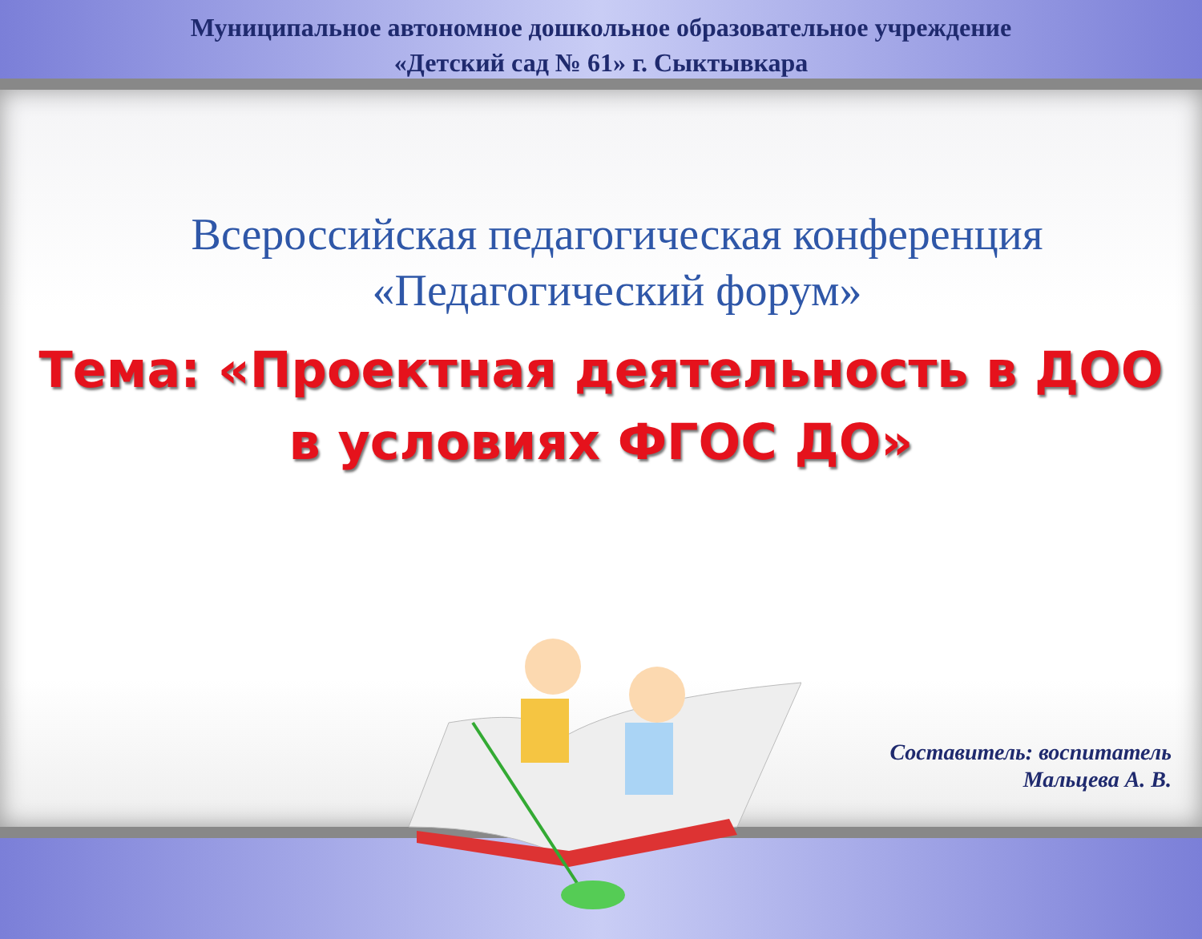Муниципальное автономное дошкольное образовательное учреждение
«Детский сад № 61» г. Сыктывкара
Всероссийская педагогическая конференция
«Педагогический форум»
Тема: «Проектная деятельность в ДОО
в условиях ФГОС ДО»
Составитель: воспитатель
Мальцева А. В.